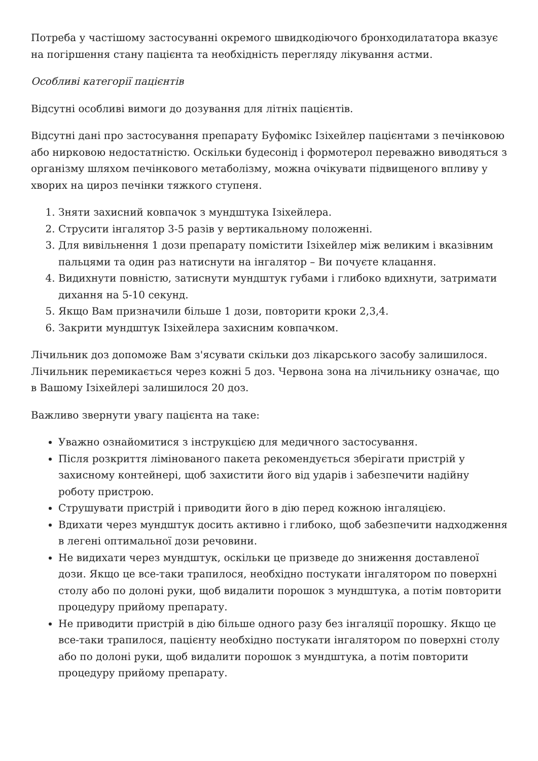Потреба у частішому застосуванні окремого швидкодіючого бронходилататора вказує на погіршення стану пацієнта та необхідність перегляду лікування астми.
Особливі категорії пацієнтів
Відсутні особливі вимоги до дозування для літніх пацієнтів.
Відсутні дані про застосування препарату Буфомікс Ізіхейлер пацієнтами з печінковою або нирковою недостатністю. Оскільки будесонід і формотерол переважно виводяться з організму шляхом печінкового метаболізму, можна очікувати підвищеного впливу у хворих на цироз печінки тяжкого ступеня.
1. Зняти захисний ковпачок з мундштука Ізіхейлера.
2. Струсити інгалятор 3-5 разів у вертикальному положенні.
3. Для вивільнення 1 дози препарату помістити Ізіхейлер між великим і вказівним пальцями та один раз натиснути на інгалятор – Ви почуєте клацання.
4. Видихнути повністю, затиснути мундштук губами і глибоко вдихнути, затримати дихання на 5-10 секунд.
5. Якщо Вам призначили більше 1 дози, повторити кроки 2,3,4.
6. Закрити мундштук Ізіхейлера захисним ковпачком.
Лічильник доз допоможе Вам з'ясувати скільки доз лікарського засобу залишилося. Лічильник перемикається через кожні 5 доз. Червона зона на лічильнику означає, що в Вашому Ізіхейлері залишилося 20 доз.
Важливо звернути увагу пацієнта на таке:
Уважно ознайомитися з інструкцією для медичного застосування.
Після розкриття лімінованого пакета рекомендується зберігати пристрій у захисному контейнері, щоб захистити його від ударів і забезпечити надійну роботу пристрою.
Струшувати пристрій і приводити його в дію перед кожною інгаляцією.
Вдихати через мундштук досить активно і глибоко, щоб забезпечити надходження в легені оптимальної дози речовини.
Не видихати через мундштук, оскільки це призведе до зниження доставленої дози. Якщо це все-таки трапилося, необхідно постукати інгалятором по поверхні столу або по долоні руки, щоб видалити порошок з мундштука, а потім повторити процедуру прийому препарату.
Не приводити пристрій в дію більше одного разу без інгаляції порошку. Якщо це все-таки трапилося, пацієнту необхідно постукати інгалятором по поверхні столу або по долоні руки, щоб видалити порошок з мундштука, а потім повторити процедуру прийому препарату.